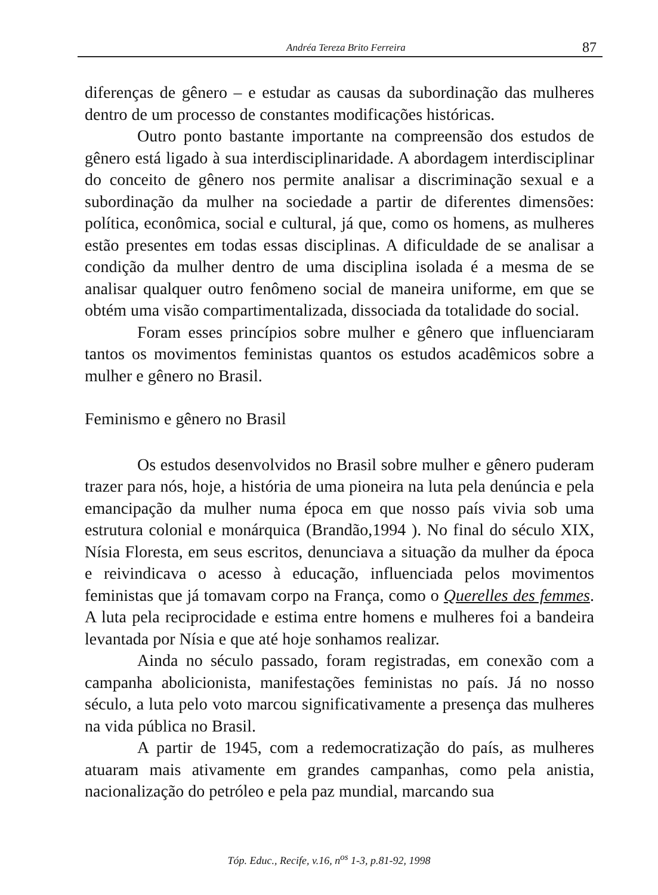Andréa Tereza Brito Ferreira 87
diferenças de gênero – e estudar as causas da subordinação das mulheres dentro de um processo de constantes modificações históricas.
Outro ponto bastante importante na compreensão dos estudos de gênero está ligado à sua interdisciplinaridade. A abordagem interdisciplinar do conceito de gênero nos permite analisar a discriminação sexual e a subordinação da mulher na sociedade a partir de diferentes dimensões: política, econômica, social e cultural, já que, como os homens, as mulheres estão presentes em todas essas disciplinas. A dificuldade de se analisar a condição da mulher dentro de uma disciplina isolada é a mesma de se analisar qualquer outro fenômeno social de maneira uniforme, em que se obtém uma visão compartimentalizada, dissociada da totalidade do social.
Foram esses princípios sobre mulher e gênero que influenciaram tantos os movimentos feministas quantos os estudos acadêmicos sobre a mulher e gênero no Brasil.
Feminismo e gênero no Brasil
Os estudos desenvolvidos no Brasil sobre mulher e gênero puderam trazer para nós, hoje, a história de uma pioneira na luta pela denúncia e pela emancipação da mulher numa época em que nosso país vivia sob uma estrutura colonial e monárquica (Brandão,1994 ). No final do século XIX, Nísia Floresta, em seus escritos, denunciava a situação da mulher da época e reivindicava o acesso à educação, influenciada pelos movimentos feministas que já tomavam corpo na França, como o Querelles des femmes. A luta pela reciprocidade e estima entre homens e mulheres foi a bandeira levantada por Nísia e que até hoje sonhamos realizar.
Ainda no século passado, foram registradas, em conexão com a campanha abolicionista, manifestações feministas no país. Já no nosso século, a luta pelo voto marcou significativamente a presença das mulheres na vida pública no Brasil.
A partir de 1945, com a redemocratização do país, as mulheres atuaram mais ativamente em grandes campanhas, como pela anistia, nacionalização do petróleo e pela paz mundial, marcando sua
Tóp. Educ., Recife, v.16, n<sup>os</sup> 1-3, p.81-92, 1998